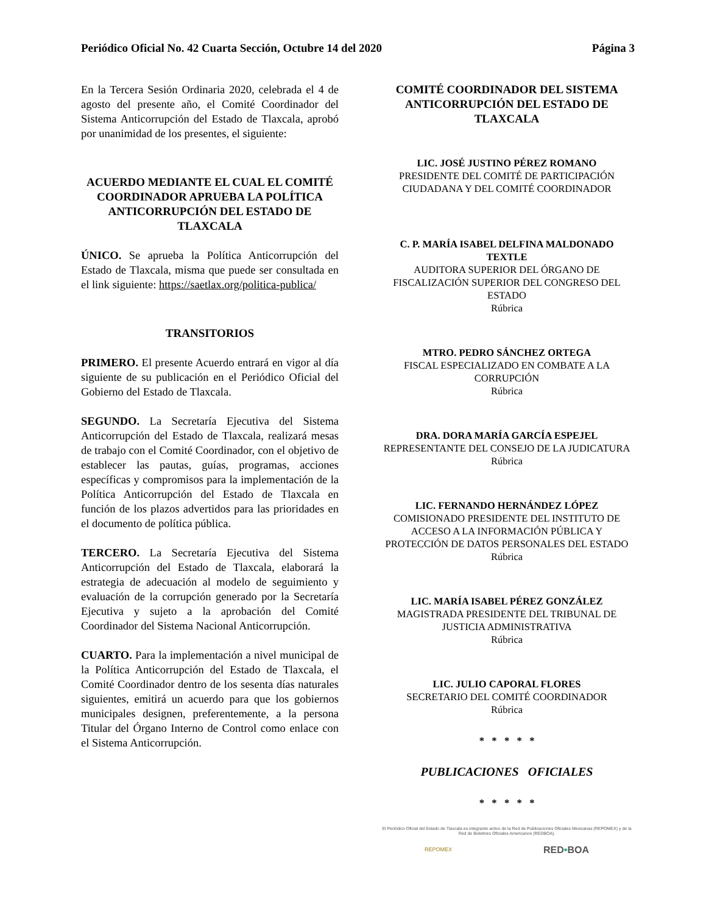Periódico Oficial No. 42 Cuarta Sección, Octubre 14 del 2020 Página 3
En la Tercera Sesión Ordinaria 2020, celebrada el 4 de agosto del presente año, el Comité Coordinador del Sistema Anticorrupción del Estado de Tlaxcala, aprobó por unanimidad de los presentes, el siguiente:
ACUERDO MEDIANTE EL CUAL EL COMITÉ COORDINADOR APRUEBA LA POLÍTICA ANTICORRUPCIÓN DEL ESTADO DE TLAXCALA
ÚNICO. Se aprueba la Política Anticorrupción del Estado de Tlaxcala, misma que puede ser consultada en el link siguiente: https://saetlax.org/politica-publica/
TRANSITORIOS
PRIMERO. El presente Acuerdo entrará en vigor al día siguiente de su publicación en el Periódico Oficial del Gobierno del Estado de Tlaxcala.
SEGUNDO. La Secretaría Ejecutiva del Sistema Anticorrupción del Estado de Tlaxcala, realizará mesas de trabajo con el Comité Coordinador, con el objetivo de establecer las pautas, guías, programas, acciones específicas y compromisos para la implementación de la Política Anticorrupción del Estado de Tlaxcala en función de los plazos advertidos para las prioridades en el documento de política pública.
TERCERO. La Secretaría Ejecutiva del Sistema Anticorrupción del Estado de Tlaxcala, elaborará la estrategia de adecuación al modelo de seguimiento y evaluación de la corrupción generado por la Secretaría Ejecutiva y sujeto a la aprobación del Comité Coordinador del Sistema Nacional Anticorrupción.
CUARTO. Para la implementación a nivel municipal de la Política Anticorrupción del Estado de Tlaxcala, el Comité Coordinador dentro de los sesenta días naturales siguientes, emitirá un acuerdo para que los gobiernos municipales designen, preferentemente, a la persona Titular del Órgano Interno de Control como enlace con el Sistema Anticorrupción.
COMITÉ COORDINADOR DEL SISTEMA ANTICORRUPCIÓN DEL ESTADO DE TLAXCALA
LIC. JOSÉ JUSTINO PÉREZ ROMANO
PRESIDENTE DEL COMITÉ DE PARTICIPACIÓN CIUDADANA Y DEL COMITÉ COORDINADOR
C. P. MARÍA ISABEL DELFINA MALDONADO TEXTLE
AUDITORA SUPERIOR DEL ÓRGANO DE FISCALIZACIÓN SUPERIOR DEL CONGRESO DEL ESTADO
Rúbrica
MTRO. PEDRO SÁNCHEZ ORTEGA
FISCAL ESPECIALIZADO EN COMBATE A LA CORRUPCIÓN
Rúbrica
DRA. DORA MARÍA GARCÍA ESPEJEL
REPRESENTANTE DEL CONSEJO DE LA JUDICATURA
Rúbrica
LIC. FERNANDO HERNÁNDEZ LÓPEZ
COMISIONADO PRESIDENTE DEL INSTITUTO DE ACCESO A LA INFORMACIÓN PÚBLICA Y PROTECCIÓN DE DATOS PERSONALES DEL ESTADO
Rúbrica
LIC. MARÍA ISABEL PÉREZ GONZÁLEZ
MAGISTRADA PRESIDENTE DEL TRIBUNAL DE JUSTICIA ADMINISTRATIVA
Rúbrica
LIC. JULIO CAPORAL FLORES
SECRETARIO DEL COMITÉ COORDINADOR
Rúbrica
* * * * *
PUBLICACIONES OFICIALES
* * * * *
El Periódico Oficial del Estado de Tlaxcala es integrante activo de la Red de Publicaciones Oficiales Mexicanas (REPOMEX) y de la Red de Boletines Oficiales Americanos (REDBOA).
REPOMEX RED•BOA